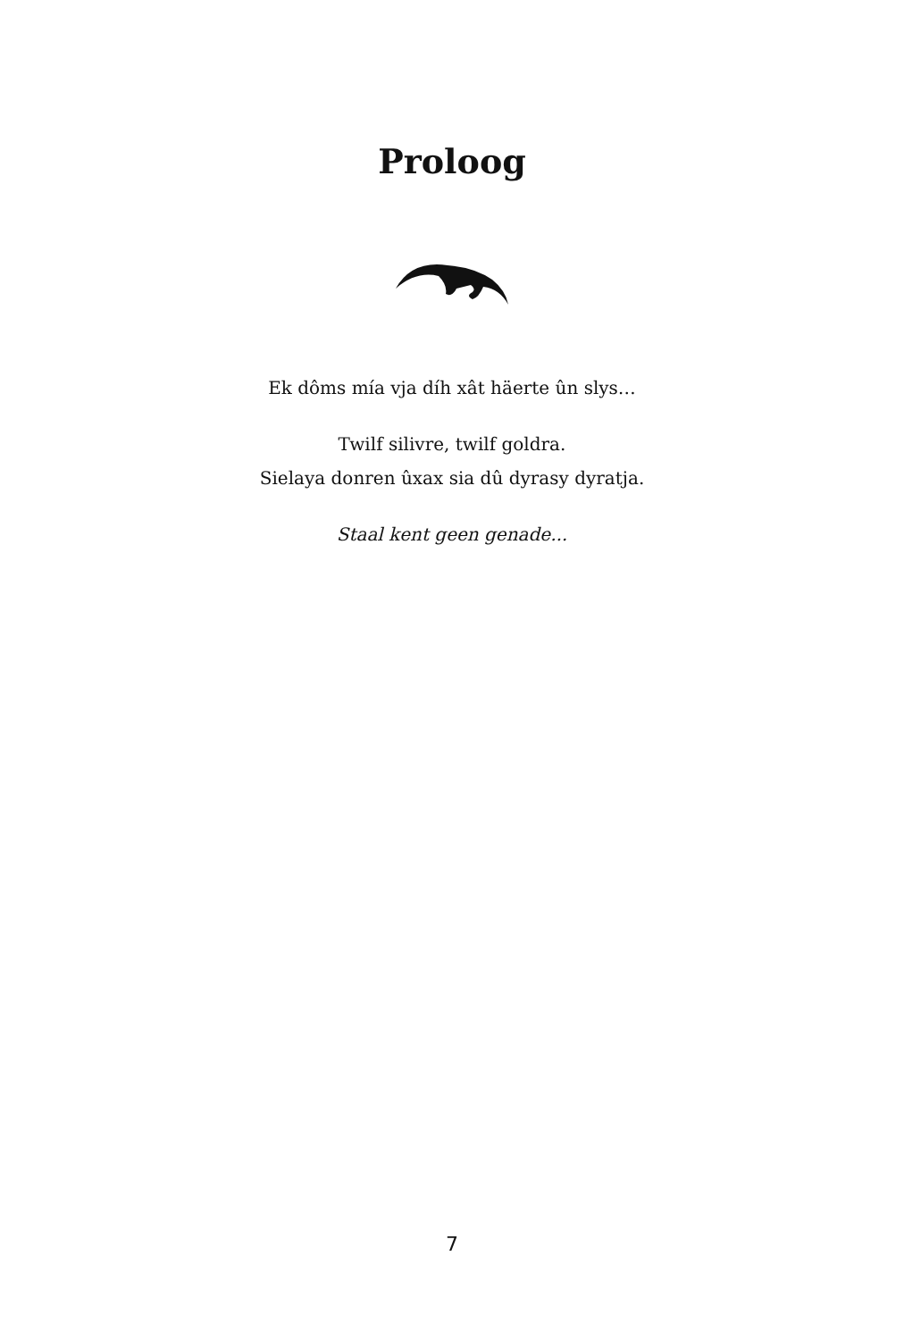Proloog
Ek dôms mía vja díh xât häerte ûn slys…
Twilf silivre, twilf goldra.
Sielaya donren ûxax sia dû dyrasy dyratja.
Staal kent geen genade...
7